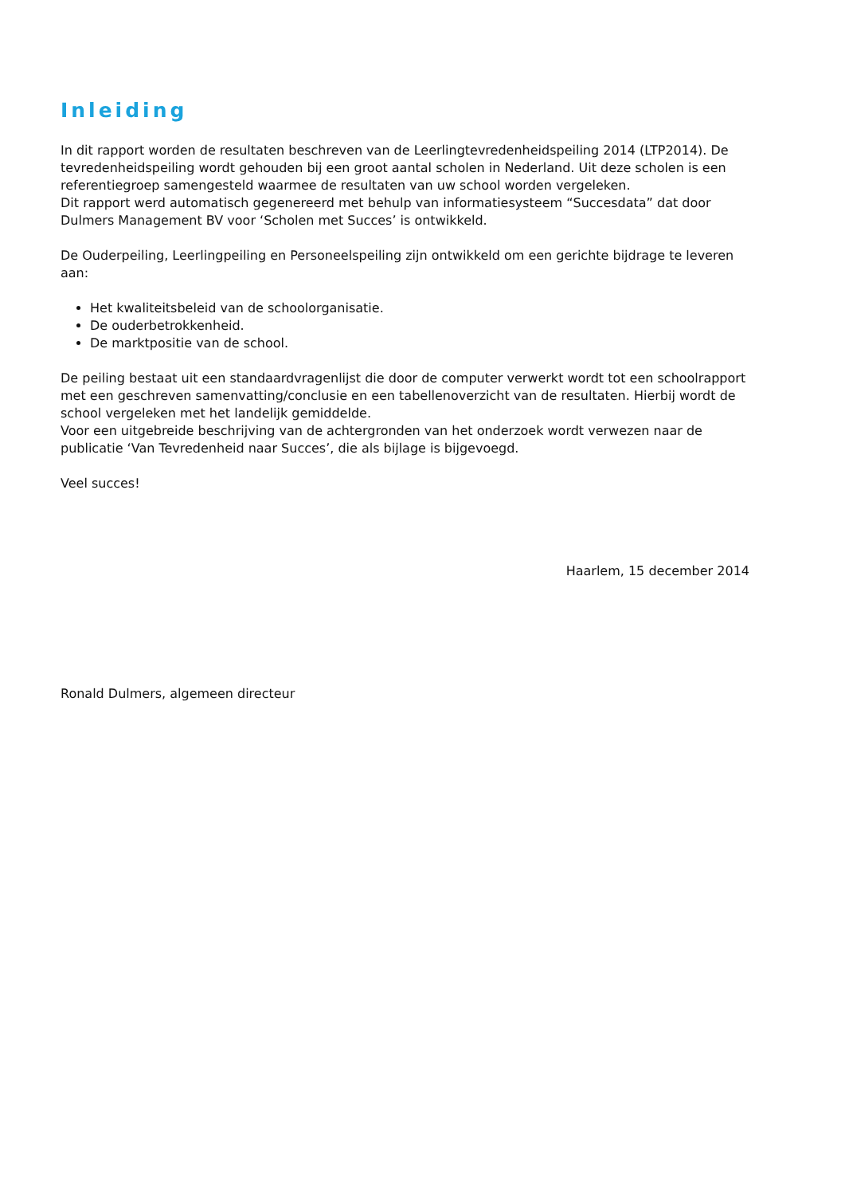Inleiding
In dit rapport worden de resultaten beschreven van de Leerlingtevredenheidspeiling 2014 (LTP2014). De tevredenheidspeiling wordt gehouden bij een groot aantal scholen in Nederland. Uit deze scholen is een referentiegroep samengesteld waarmee de resultaten van uw school worden vergeleken.
Dit rapport werd automatisch gegenereerd met behulp van informatiesysteem “Succesdata” dat door Dulmers Management BV voor ‘Scholen met Succes’ is ontwikkeld.
De Ouderpeiling, Leerlingpeiling en Personeelspeiling zijn ontwikkeld om een gerichte bijdrage te leveren aan:
Het kwaliteitsbeleid van de schoolorganisatie.
De ouderbetrokkenheid.
De marktpositie van de school.
De peiling bestaat uit een standaardvragenlijst die door de computer verwerkt wordt tot een schoolrapport met een geschreven samenvatting/conclusie en een tabellenoverzicht van de resultaten. Hierbij wordt de school vergeleken met het landelijk gemiddelde.
Voor een uitgebreide beschrijving van de achtergronden van het onderzoek wordt verwezen naar de publicatie ‘Van Tevredenheid naar Succes’, die als bijlage is bijgevoegd.
Veel succes!
Haarlem, 15 december 2014
Ronald Dulmers, algemeen directeur